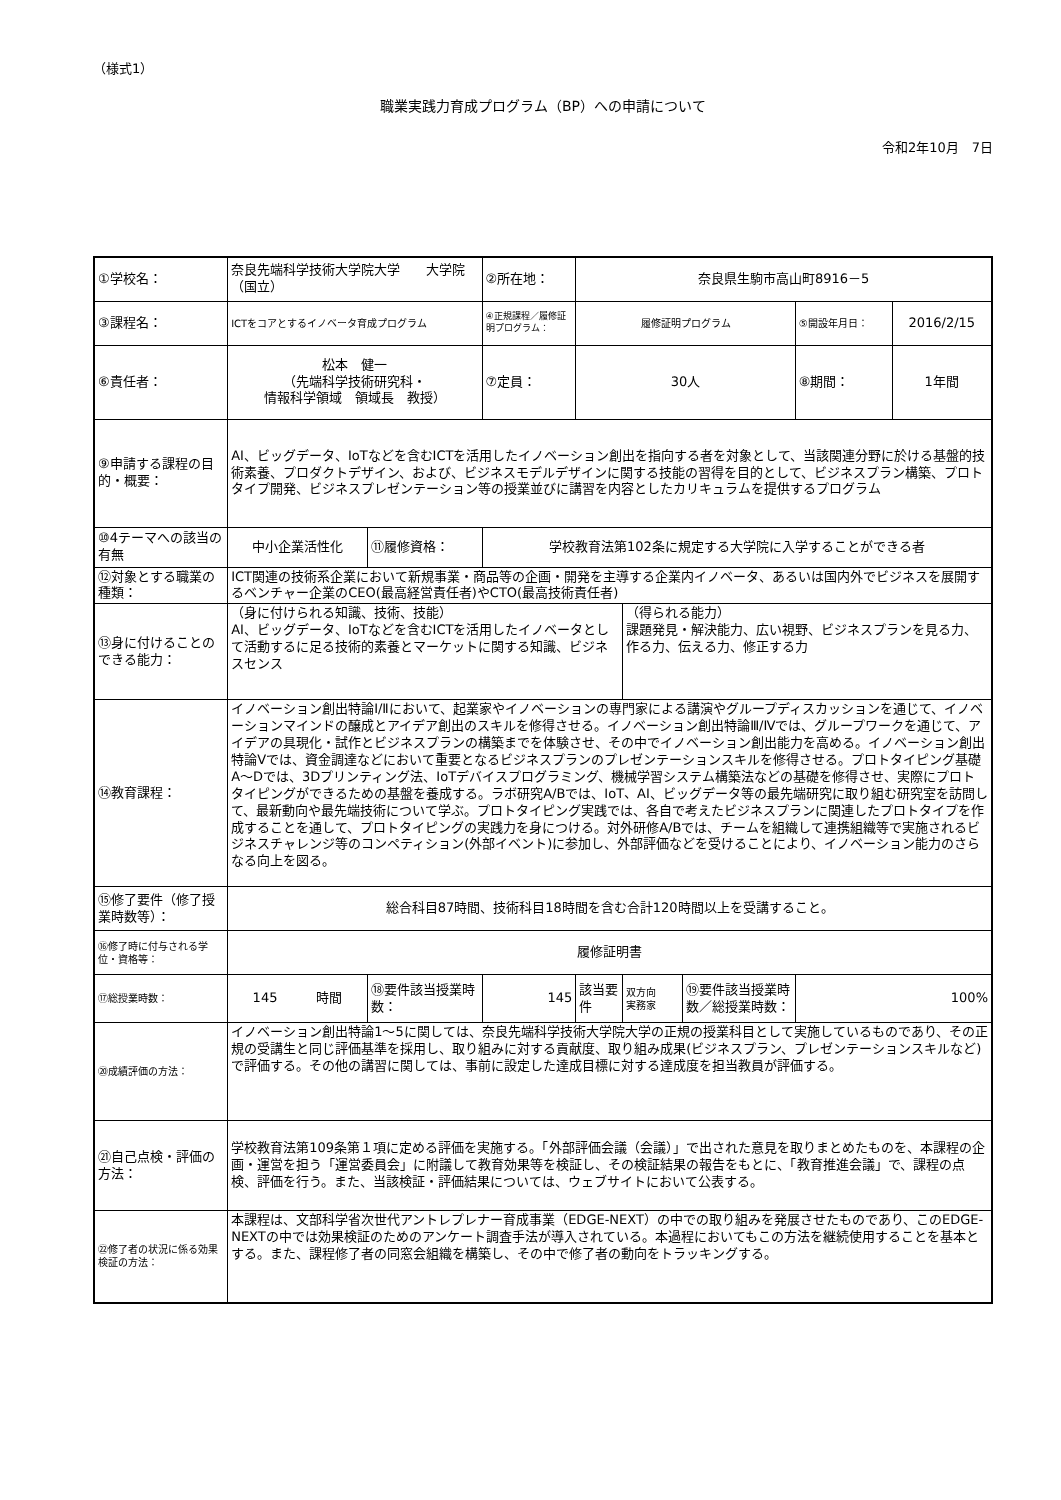（様式1）
職業実践力育成プログラム（BP）への申請について
令和2年10月　7日
| ①学校名： | 奈良先端科学技術大学院大学 大学院（国立） | | ②所在地： | 奈良県生駒市高山町8916－5 | | | | |
| ③課程名： | ICTをコアとするイノベータ育成プログラム | | ④正規課程／履修証明プログラム： | 履修証明プログラム | | | ⑤開設年月日： | 2016/2/15 |
| ⑥責任者： | 松本 健一 （先端科学技術研究科・ 情報科学領域 領域長 教授） | | ⑦定員： | 30人 | | | ⑧期間： | 1年間 |
| ⑨申請する課程の目的・概要： | AI、ビッグデータ、IoTなどを含むICTを活用したイノベーション創出を指向する者を対象として、当該関連分野に於ける基盤的技術素養、プロダクトデザイン、および、ビジネスモデルデザインに関する技能の習得を目的として、ビジネスプラン構築、プロトタイプ開発、ビジネスプレゼンテーション等の授業並びに講習を内容としたカリキュラムを提供するプログラム | | | | | | | |
| ⑩4テーマへの該当の有無 | 中小企業活性化 | ⑪履修資格： | 学校教育法第102条に規定する大学院に入学することができる者 | | | | | |
| ⑫対象とする職業の種類： | ICT関連の技術系企業において新規事業・商品等の企画・開発を主導する企業内イノベータ、あるいは国内外でビジネスを展開するベンチャー企業のCEO(最高経営責任者)やCTO(最高技術責任者) | | | | | | | |
| ⑬身に付けることのできる能力： | （身に付けられる知識、技術、技能） AI、ビッグデータ、IoTなどを含むICTを活用したイノベータとして活動するに足る技術的素養とマーケットに関する知識、ビジネスセンス | | | | （得られる能力） 課題発見・解決能力、広い視野、ビジネスプランを見る力、作る力、伝える力、修正する力 | | | |
| ⑭教育課程： | イノベーション創出特論Ⅰ/Ⅱにおいて、起業家やイノベーションの専門家による講演やグループディスカッションを通じて、イノベーションマインドの醸成とアイデア創出のスキルを修得させる。イノベーション創出特論Ⅲ/Ⅳでは、グループワークを通じて、アイデアの具現化・試作とビジネスプランの構築までを体験させ、その中でイノベーション創出能力を高める。イノベーション創出特論Ⅴでは、資金調達などにおいて重要となるビジネスプランのプレゼンテーションスキルを修得させる。プロトタイピング基礎A～Dでは、3Dプリンティング法、IoTデバイスプログラミング、機械学習システム構築法などの基礎を修得させ、実際にプロトタイピングができるための基盤を養成する。ラボ研究A/Bでは、IoT、AI、ビッグデータ等の最先端研究に取り組む研究室を訪問して、最新動向や最先端技術について学ぶ。プロトタイピング実践では、各自で考えたビジネスプランに関連したプロトタイプを作成することを通して、プロトタイピングの実践力を身につける。対外研修A/Bでは、チームを組織して連携組織等で実施されるビジネスチャレンジ等のコンペティション(外部イベント)に参加し、外部評価などを受けることにより、イノベーション能力のさらなる向上を図る。 | | | | | | | |
| ⑮修了要件（修了授業時数等）： | 総合科目87時間、技術科目18時間を含む合計120時間以上を受講すること。 | | | | | | | |
| ⑯修了時に付与される学位・資格等： | 履修証明書 | | | | | | | |
| ⑰総授業時数： | 145 時間 | ⑱要件該当授業時数： | 145 | 該当要件 | 双方向 実務家 | ⑲要件該当授業時数／総授業時数： | 100% | |
| ⑳成績評価の方法： | イノベーション創出特論1～5に関しては、奈良先端科学技術大学院大学の正規の授業科目として実施しているものであり、その正規の受講生と同じ評価基準を採用し、取り組みに対する貢献度、取り組み成果(ビジネスプラン、プレゼンテーションスキルなど)で評価する。その他の講習に関しては、事前に設定した達成目標に対する達成度を担当教員が評価する。 | | | | | | | |
| ㉑自己点検・評価の方法： | 学校教育法第109条第１項に定める評価を実施する。「外部評価会議（会議）」で出された意見を取りまとめたものを、本課程の企画・運営を担う「運営委員会」に附議して教育効果等を検証し、その検証結果の報告をもとに、「教育推進会議」で、課程の点検、評価を行う。また、当該検証・評価結果については、ウェブサイトにおいて公表する。 | | | | | | | |
| ㉒修了者の状況に係る効果検証の方法： | 本課程は、文部科学省次世代アントレプレナー育成事業（EDGE-NEXT）の中での取り組みを発展させたものであり、このEDGE-NEXTの中では効果検証のためのアンケート調査手法が導入されている。本過程においてもこの方法を継続使用することを基本とする。また、課程修了者の同窓会組織を構築し、その中で修了者の動向をトラッキングする。 | | | | | | | |